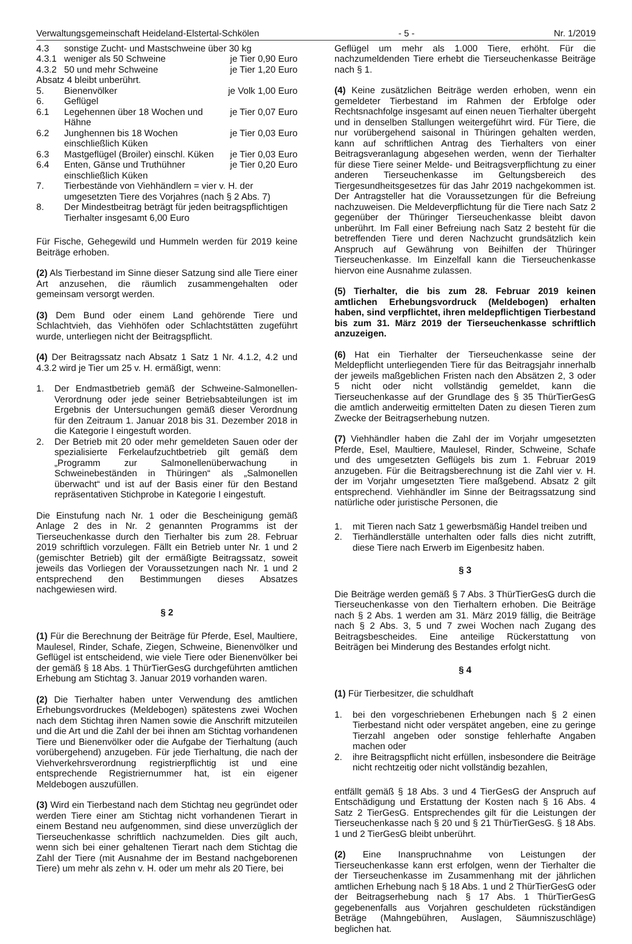Verwaltungsgemeinschaft Heideland-Elstertal-Schkölen - 5 - Nr. 1/2019
| 4.3 | sonstige Zucht- und Mastschweine über 30 kg | |
| 4.3.1 | weniger als 50 Schweine | je Tier 0,90 Euro |
| 4.3.2 | 50 und mehr Schweine | je Tier 1,20 Euro |
| Absatz 4 bleibt unberührt. | | |
| 5. | Bienenvölker | je Volk 1,00 Euro |
| 6. | Geflügel | |
| 6.1 | Legehennen über 18 Wochen und Hähne | je Tier 0,07 Euro |
| 6.2 | Junghennen bis 18 Wochen einschließlich Küken | je Tier 0,03 Euro |
| 6.3 | Mastgeflügel (Broiler) einschl. Küken | je Tier 0,03 Euro |
| 6.4 | Enten, Gänse und Truthühner einschließlich Küken | je Tier 0,20 Euro |
| 7. | Tierbestände von Viehhändlern = vier v. H. der umgesetzten Tiere des Vorjahres (nach § 2 Abs. 7) | |
| 8. | Der Mindestbeitrag beträgt für jeden beitragspflichtigen Tierhalter insgesamt 6,00 Euro | |
Für Fische, Gehegewild und Hummeln werden für 2019 keine Beiträge erhoben.
(2) Als Tierbestand im Sinne dieser Satzung sind alle Tiere einer Art anzusehen, die räumlich zusammengehalten oder gemeinsam versorgt werden.
(3) Dem Bund oder einem Land gehörende Tiere und Schlachtvieh, das Viehhöfen oder Schlachtstätten zugeführt wurde, unterliegen nicht der Beitragspflicht.
(4) Der Beitragssatz nach Absatz 1 Satz 1 Nr. 4.1.2, 4.2 und 4.3.2 wird je Tier um 25 v. H. ermäßigt, wenn:
1. Der Endmastbetrieb gemäß der Schweine-Salmonellen-Verordnung oder jede seiner Betriebsabteilungen ist im Ergebnis der Untersuchungen gemäß dieser Verordnung für den Zeitraum 1. Januar 2018 bis 31. Dezember 2018 in die Kategorie I eingestuft worden.
2. Der Betrieb mit 20 oder mehr gemeldeten Sauen oder der spezialisierte Ferkelaufzuchtbetrieb gilt gemäß dem „Programm zur Salmonellenüberwachung in Schweinebeständen in Thüringen“ als „Salmonellen überwacht“ und ist auf der Basis einer für den Bestand repräsentativen Stichprobe in Kategorie I eingestuft.
Die Einstufung nach Nr. 1 oder die Bescheinigung gemäß Anlage 2 des in Nr. 2 genannten Programms ist der Tierseuchenkasse durch den Tierhalter bis zum 28. Februar 2019 schriftlich vorzulegen. Fällt ein Betrieb unter Nr. 1 und 2 (gemischter Betrieb) gilt der ermäßigte Beitragssatz, soweit jeweils das Vorliegen der Voraussetzungen nach Nr. 1 und 2 entsprechend den Bestimmungen dieses Absatzes nachgewiesen wird.
§ 2
(1) Für die Berechnung der Beiträge für Pferde, Esel, Maultiere, Maulesel, Rinder, Schafe, Ziegen, Schweine, Bienenvölker und Geflügel ist entscheidend, wie viele Tiere oder Bienenvölker bei der gemäß § 18 Abs. 1 ThürTierGesG durchgeführten amtlichen Erhebung am Stichtag 3. Januar 2019 vorhanden waren.
(2) Die Tierhalter haben unter Verwendung des amtlichen Erhebungsvordruckes (Meldebogen) spätestens zwei Wochen nach dem Stichtag ihren Namen sowie die Anschrift mitzuteilen und die Art und die Zahl der bei ihnen am Stichtag vorhandenen Tiere und Bienenvölker oder die Aufgabe der Tierhaltung (auch vorübergehend) anzugeben. Für jede Tierhaltung, die nach der Viehverkehrsverordnung registrierpflichtig ist und eine entsprechende Registriernummer hat, ist ein eigener Meldebogen auszufüllen.
(3) Wird ein Tierbestand nach dem Stichtag neu gegründet oder werden Tiere einer am Stichtag nicht vorhandenen Tierart in einem Bestand neu aufgenommen, sind diese unverzüglich der Tierseuchenkasse schriftlich nachzumelden. Dies gilt auch, wenn sich bei einer gehaltenen Tierart nach dem Stichtag die Zahl der Tiere (mit Ausnahme der im Bestand nachgeborenen Tiere) um mehr als zehn v. H. oder um mehr als 20 Tiere, bei
Geflügel um mehr als 1.000 Tiere, erhöht. Für die nachzumeldenden Tiere erhebt die Tierseuchenkasse Beiträge nach § 1.
(4) Keine zusätzlichen Beiträge werden erhoben, wenn ein gemeldeter Tierbestand im Rahmen der Erbfolge oder Rechtsnachfolge insgesamt auf einen neuen Tierhalter übergeht und in denselben Stallungen weitergeführt wird. Für Tiere, die nur vorübergehend saisonal in Thüringen gehalten werden, kann auf schriftlichen Antrag des Tierhalters von einer Beitragsveranlagung abgesehen werden, wenn der Tierhalter für diese Tiere seiner Melde- und Beitragsverpflichtung zu einer anderen Tierseuchenkasse im Geltungsbereich des Tiergesundheitsgesetzes für das Jahr 2019 nachgekommen ist. Der Antragsteller hat die Voraussetzungen für die Befreiung nachzuweisen. Die Meldeverpflichtung für die Tiere nach Satz 2 gegenüber der Thüringer Tierseuchenkasse bleibt davon unberührt. Im Fall einer Befreiung nach Satz 2 besteht für die betreffenden Tiere und deren Nachzucht grundsätzlich kein Anspruch auf Gewährung von Beihilfen der Thüringer Tierseuchenkasse. Im Einzelfall kann die Tierseuchenkasse hiervon eine Ausnahme zulassen.
(5) Tierhalter, die bis zum 28. Februar 2019 keinen amtlichen Erhebungsvordruck (Meldebogen) erhalten haben, sind verpflichtet, ihren meldepflichtigen Tierbestand bis zum 31. März 2019 der Tierseuchenkasse schriftlich anzuzeigen.
(6) Hat ein Tierhalter der Tierseuchenkasse seine der Meldepflicht unterliegenden Tiere für das Beitragsjahr innerhalb der jeweils maßgeblichen Fristen nach den Absätzen 2, 3 oder 5 nicht oder nicht vollständig gemeldet, kann die Tierseuchenkasse auf der Grundlage des § 35 ThürTierGesG die amtlich anderweitig ermittelten Daten zu diesen Tieren zum Zwecke der Beitragserhebung nutzen.
(7) Viehhändler haben die Zahl der im Vorjahr umgesetzten Pferde, Esel, Maultiere, Maulesel, Rinder, Schweine, Schafe und des umgesetzten Geflügels bis zum 1. Februar 2019 anzugeben. Für die Beitragsberechnung ist die Zahl vier v. H. der im Vorjahr umgesetzten Tiere maßgebend. Absatz 2 gilt entsprechend. Viehhändler im Sinne der Beitragssatzung sind natürliche oder juristische Personen, die
1. mit Tieren nach Satz 1 gewerbsmäßig Handel treiben und
2. Tierhändlerställe unterhalten oder falls dies nicht zutrifft, diese Tiere nach Erwerb im Eigenbesitz haben.
§ 3
Die Beiträge werden gemäß § 7 Abs. 3 ThürTierGesG durch die Tierseuchenkasse von den Tierhaltern erhoben. Die Beiträge nach § 2 Abs. 1 werden am 31. März 2019 fällig, die Beiträge nach § 2 Abs. 3, 5 und 7 zwei Wochen nach Zugang des Beitragsbescheides. Eine anteilige Rückerstattung von Beiträgen bei Minderung des Bestandes erfolgt nicht.
§ 4
(1) Für Tierbesitzer, die schuldhaft
1. bei den vorgeschriebenen Erhebungen nach § 2 einen Tierbestand nicht oder verspätet angeben, eine zu geringe Tierzahl angeben oder sonstige fehlerhafte Angaben machen oder
2. ihre Beitragspflicht nicht erfüllen, insbesondere die Beiträge nicht rechtzeitig oder nicht vollständig bezahlen,
entfällt gemäß § 18 Abs. 3 und 4 TierGesG der Anspruch auf Entschädigung und Erstattung der Kosten nach § 16 Abs. 4 Satz 2 TierGesG. Entsprechendes gilt für die Leistungen der Tierseuchenkasse nach § 20 und § 21 ThürTierGesG. § 18 Abs. 1 und 2 TierGesG bleibt unberührt.
(2) Eine Inanspruchnahme von Leistungen der Tierseuchenkasse kann erst erfolgen, wenn der Tierhalter die der Tierseuchenkasse im Zusammenhang mit der jährlichen amtlichen Erhebung nach § 18 Abs. 1 und 2 ThürTierGesG oder der Beitragserhebung nach § 17 Abs. 1 ThürTierGesG gegebenenfalls aus Vorjahren geschuldeten rückständigen Beträge (Mahngebühren, Auslagen, Säumniszuschläge) beglichen hat.